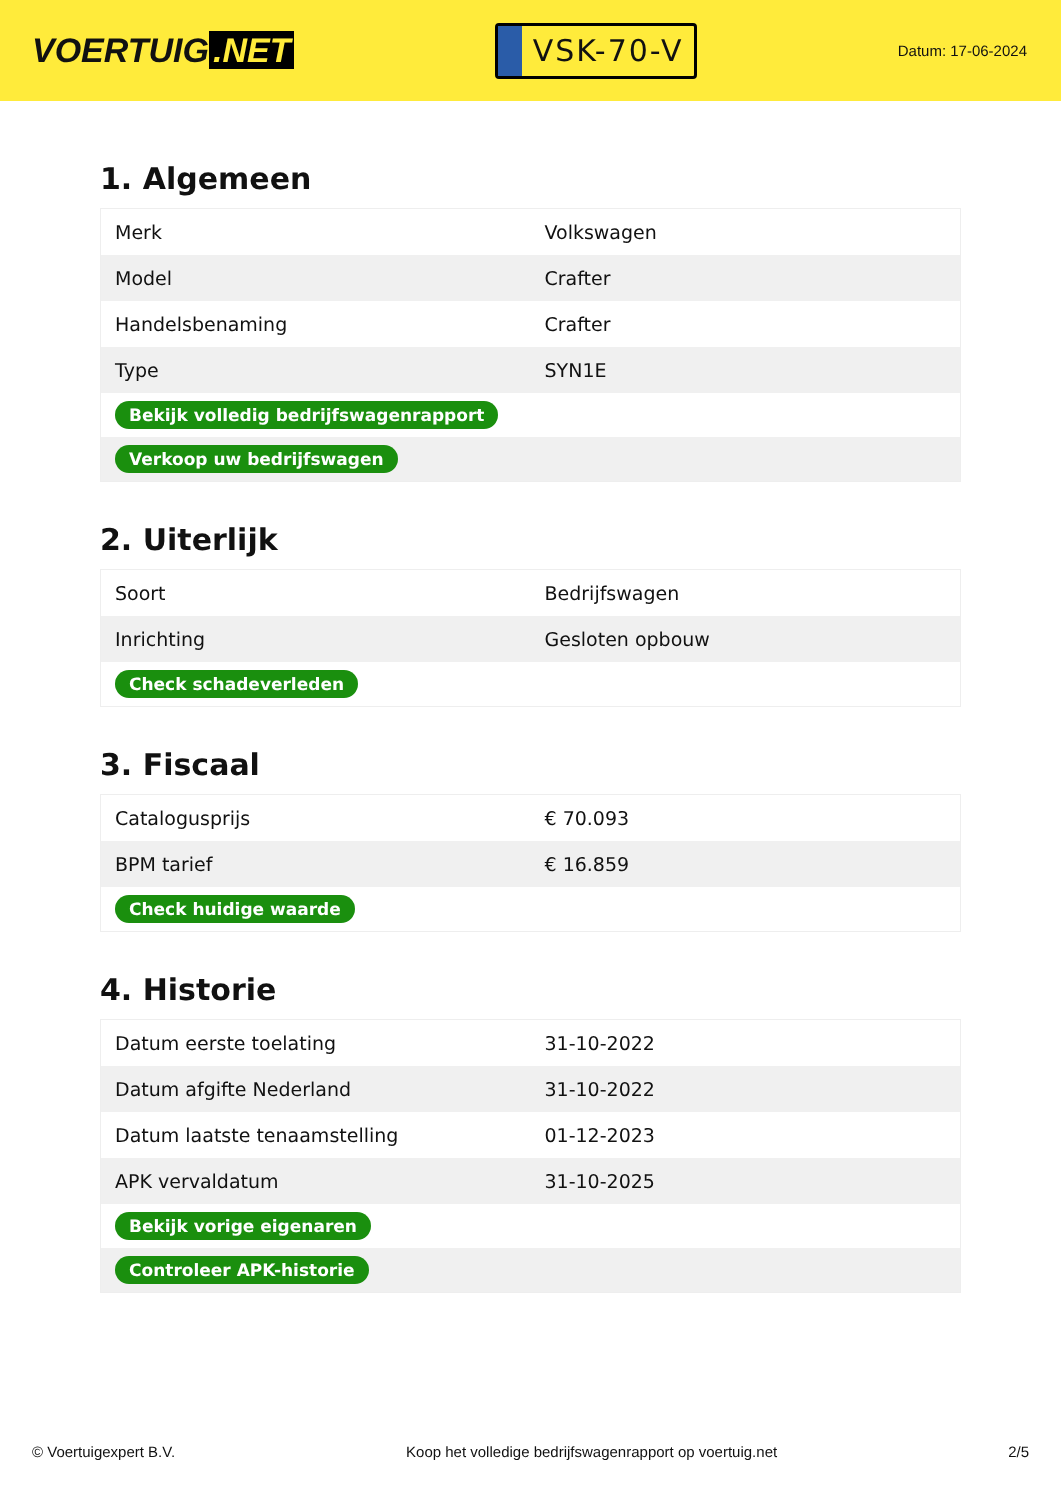VOERTUIG.NET
VSK-70-V
Datum: 17-06-2024
1. Algemeen
| Merk | Volkswagen |
| Model | Crafter |
| Handelsbenaming | Crafter |
| Type | SYN1E |
| Bekijk volledig bedrijfswagenrapport | |
| Verkoop uw bedrijfswagen | |
2. Uiterlijk
| Soort | Bedrijfswagen |
| Inrichting | Gesloten opbouw |
| Check schadeverleden | |
3. Fiscaal
| Catalogusprijs | € 70.093 |
| BPM tarief | € 16.859 |
| Check huidige waarde | |
4. Historie
| Datum eerste toelating | 31-10-2022 |
| Datum afgifte Nederland | 31-10-2022 |
| Datum laatste tenaamstelling | 01-12-2023 |
| APK vervaldatum | 31-10-2025 |
| Bekijk vorige eigenaren | |
| Controleer APK-historie | |
© Voertuigexpert B.V. Koop het volledige bedrijfswagenrapport op voertuig.net 2/5